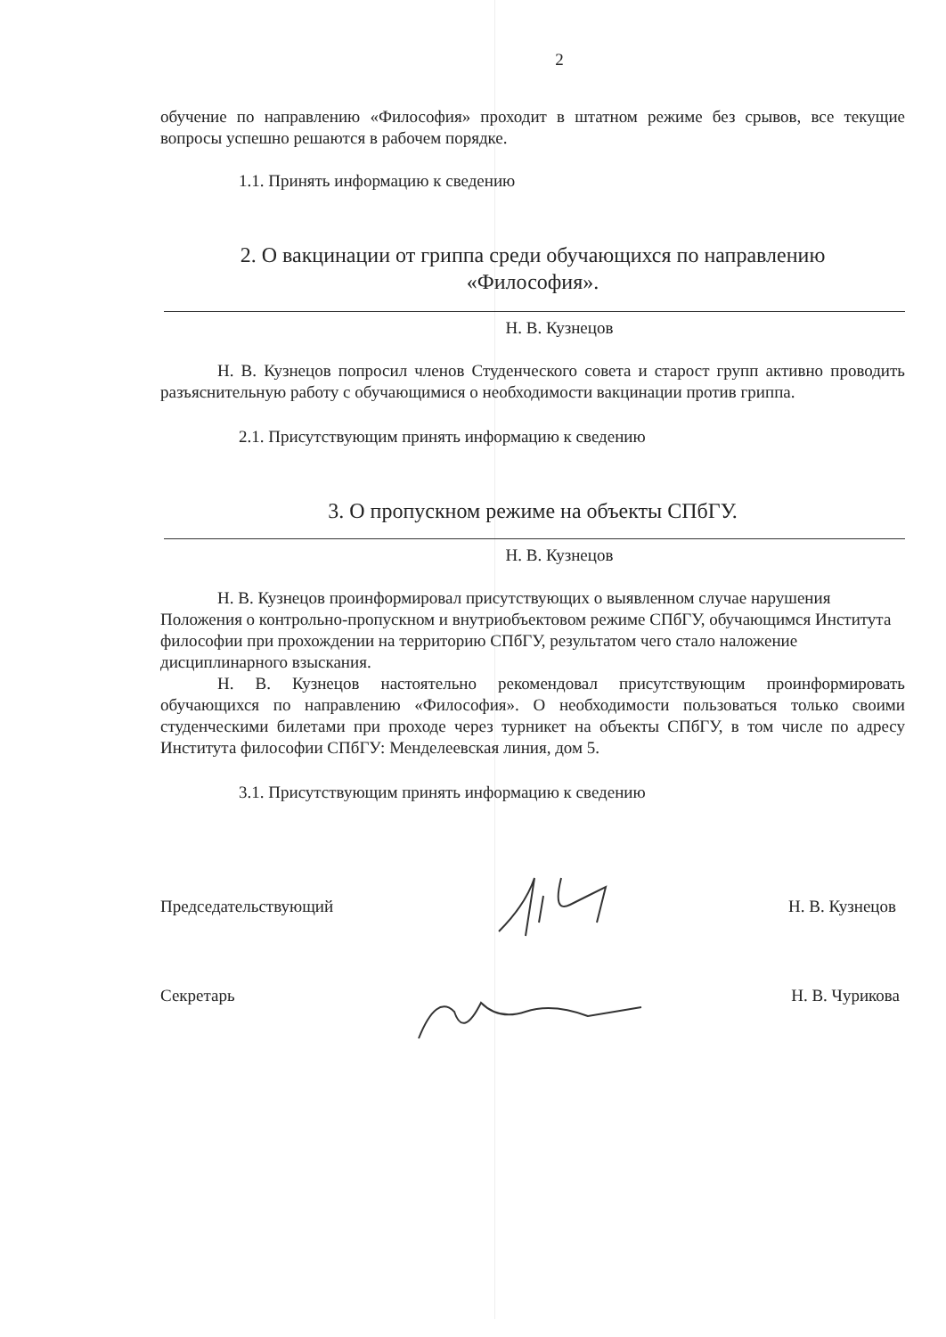2
обучение по направлению «Философия» проходит в штатном режиме без срывов, все текущие вопросы успешно решаются в рабочем порядке.
1.1. Принять информацию к сведению
2. О вакцинации от гриппа среди обучающихся по направлению
«Философия».
Н. В. Кузнецов
Н. В. Кузнецов попросил членов Студенческого совета и старост групп активно проводить разъяснительную работу с обучающимися о необходимости вакцинации против гриппа.
2.1. Присутствующим принять информацию к сведению
3. О пропускном режиме на объекты СПбГУ.
Н. В. Кузнецов
Н. В. Кузнецов проинформировал присутствующих о выявленном случае нарушения Положения о контрольно-пропускном и внутриобъектовом режиме СПбГУ, обучающимся Института философии при прохождении на территорию СПбГУ, результатом чего стало наложение дисциплинарного взыскания.
Н. В. Кузнецов настоятельно рекомендовал присутствующим проинформировать обучающихся по направлению «Философия». О необходимости пользоваться только своими студенческими билетами при проходе через турникет на объекты СПбГУ, в том числе по адресу Института философии СПбГУ: Менделеевская линия, дом 5.
3.1. Присутствующим принять информацию к сведению
Председательствующий Н. В. Кузнецов
Секретарь Н. В. Чурикова